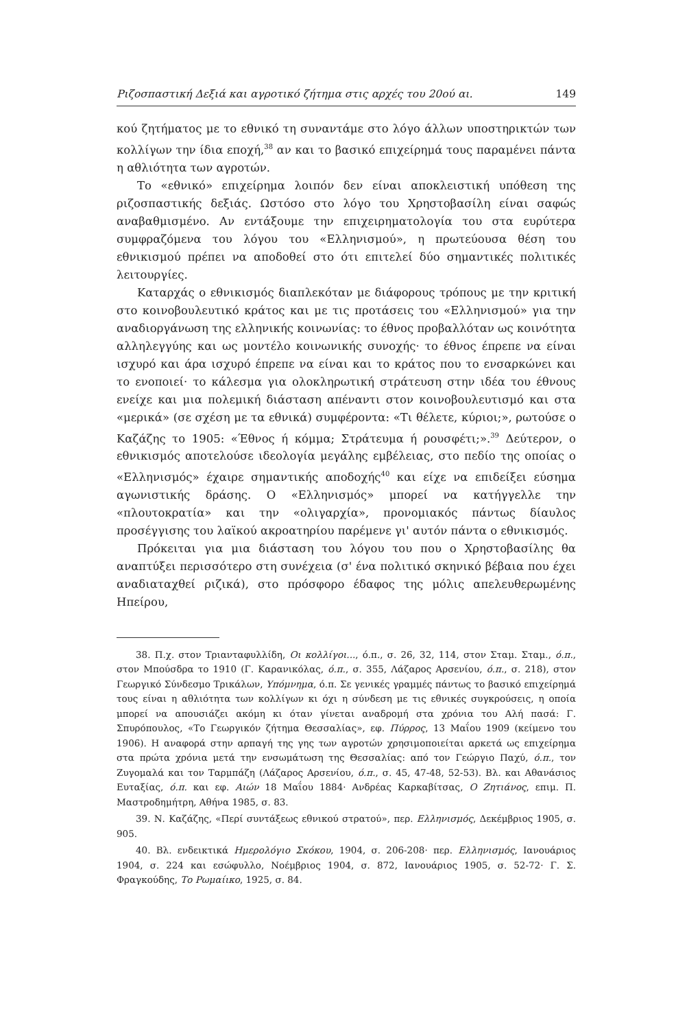Ριζοσπαστική Δεξιά και αγροτικό ζήτημα στις αρχές του 20ού αι. 149
κού ζητήματος με το εθνικό τη συναντάμε στο λόγο άλλων υποστηρικτών των κολλίγων την ίδια εποχή,<sup>38</sup> αν και το βασικό επιχείρημά τους παραμένει πάντα η αθλιότητα των αγροτών.
Το «εθνικό» επιχείρημα λοιπόν δεν είναι αποκλειστική υπόθεση της ριζοσπαστικής δεξιάς. Ωστόσο στο λόγο του Χρηστοβασίλη είναι σαφώς αναβαθμισμένο. Αν εντάξουμε την επιχειρηματολογία του στα ευρύτερα συμφραζόμενα του λόγου του «Ελληνισμού», η πρωτεύουσα θέση του εθνικισμού πρέπει να αποδοθεί στο ότι επιτελεί δύο σημαντικές πολιτικές λειτουργίες.
Καταρχάς ο εθνικισμός διαπλεκόταν με διάφορους τρόπους με την κριτική στο κοινοβουλευτικό κράτος και με τις προτάσεις του «Ελληνισμού» για την αναδιοργάνωση της ελληνικής κοινωνίας: το έθνος προβαλλόταν ως κοινότητα αλληλεγγύης και ως μοντέλο κοινωνικής συνοχής· το έθνος έπρεπε να είναι ισχυρό και άρα ισχυρό έπρεπε να είναι και το κράτος που το ενσαρκώνει και το ενοποιεί· το κάλεσμα για ολοκληρωτική στράτευση στην ιδέα του έθνους ενείχε και μια πολεμική διάσταση απέναντι στον κοινοβουλευτισμό και στα «μερικά» (σε σχέση με τα εθνικά) συμφέροντα: «Τι θέλετε, κύριοι;», ρωτούσε ο Καζάζης το 1905: «Έθνος ή κόμμα; Στράτευμα ή ρουσφέτι;».<sup>39</sup> Δεύτερον, ο εθνικισμός αποτελούσε ιδεολογία μεγάλης εμβέλειας, στο πεδίο της οποίας ο «Ελληνισμός» έχαιρε σημαντικής αποδοχής<sup>40</sup> και είχε να επιδείξει εύσημα αγωνιστικής δράσης. Ο «Ελληνισμός» μπορεί να κατήγγελλε την «πλουτοκρατία» και την «ολιγαρχία», προνομιακός πάντως δίαυλος προσέγγισης του λαϊκού ακροατηρίου παρέμενε γι' αυτόν πάντα ο εθνικισμός.
Πρόκειται για μια διάσταση του λόγου του που ο Χρηστοβασίλης θα αναπτύξει περισσότερο στη συνέχεια (σ' ένα πολιτικό σκηνικό βέβαια που έχει αναδιαταχθεί ριζικά), στο πρόσφορο έδαφος της μόλις απελευθερωμένης Ηπείρου,
38. Π.χ. στον Τριανταφυλλίδη, Οι κολλίγοι..., ό.π., σ. 26, 32, 114, στον Σταμ. Σταμ., ό.π., στον Μπούσδρα το 1910 (Γ. Καρανικόλας, ό.π., σ. 355, Λάζαρος Αρσενίου, ό.π., σ. 218), στον Γεωργικό Σύνδεσμο Τρικάλων, Υπόμνημα, ό.π. Σε γενικές γραμμές πάντως το βασικό επιχείρημά τους είναι η αθλιότητα των κολλίγων κι όχι η σύνδεση με τις εθνικές συγκρούσεις, η οποία μπορεί να απουσιάζει ακόμη κι όταν γίνεται αναδρομή στα χρόνια του Αλή πασά: Γ. Σπυρόπουλος, «Το Γεωργικόν ζήτημα Θεσσαλίας», εφ. Πύρρος, 13 Μαΐου 1909 (κείμενο του 1906). Η αναφορά στην αρπαγή της γης των αγροτών χρησιμοποιείται αρκετά ως επιχείρημα στα πρώτα χρόνια μετά την ενσωμάτωση της Θεσσαλίας: από τον Γεώργιο Παχύ, ό.π., τον Ζυγομαλά και τον Ταρμπάζη (Λάζαρος Αρσενίου, ό.π., σ. 45, 47-48, 52-53). Βλ. και Αθανάσιος Ευταξίας, ό.π. και εφ. Αιών 18 Μαΐου 1884· Ανδρέας Καρκαβίτσας, Ο Ζητιάνος, επιμ. Π. Μαστροδημήτρη, Αθήνα 1985, σ. 83.
39. Ν. Καζάζης, «Περί συντάξεως εθνικού στρατού», περ. Ελληνισμός, Δεκέμβριος 1905, σ. 905.
40. Βλ. ενδεικτικά Ημερολόγιο Σκόκου, 1904, σ. 206-208· περ. Ελληνισμός, Ιανουάριος 1904, σ. 224 και εσώφυλλο, Νοέμβριος 1904, σ. 872, Ιανουάριος 1905, σ. 52-72· Γ. Σ. Φραγκούδης, Το Ρωμαίικο, 1925, σ. 84.